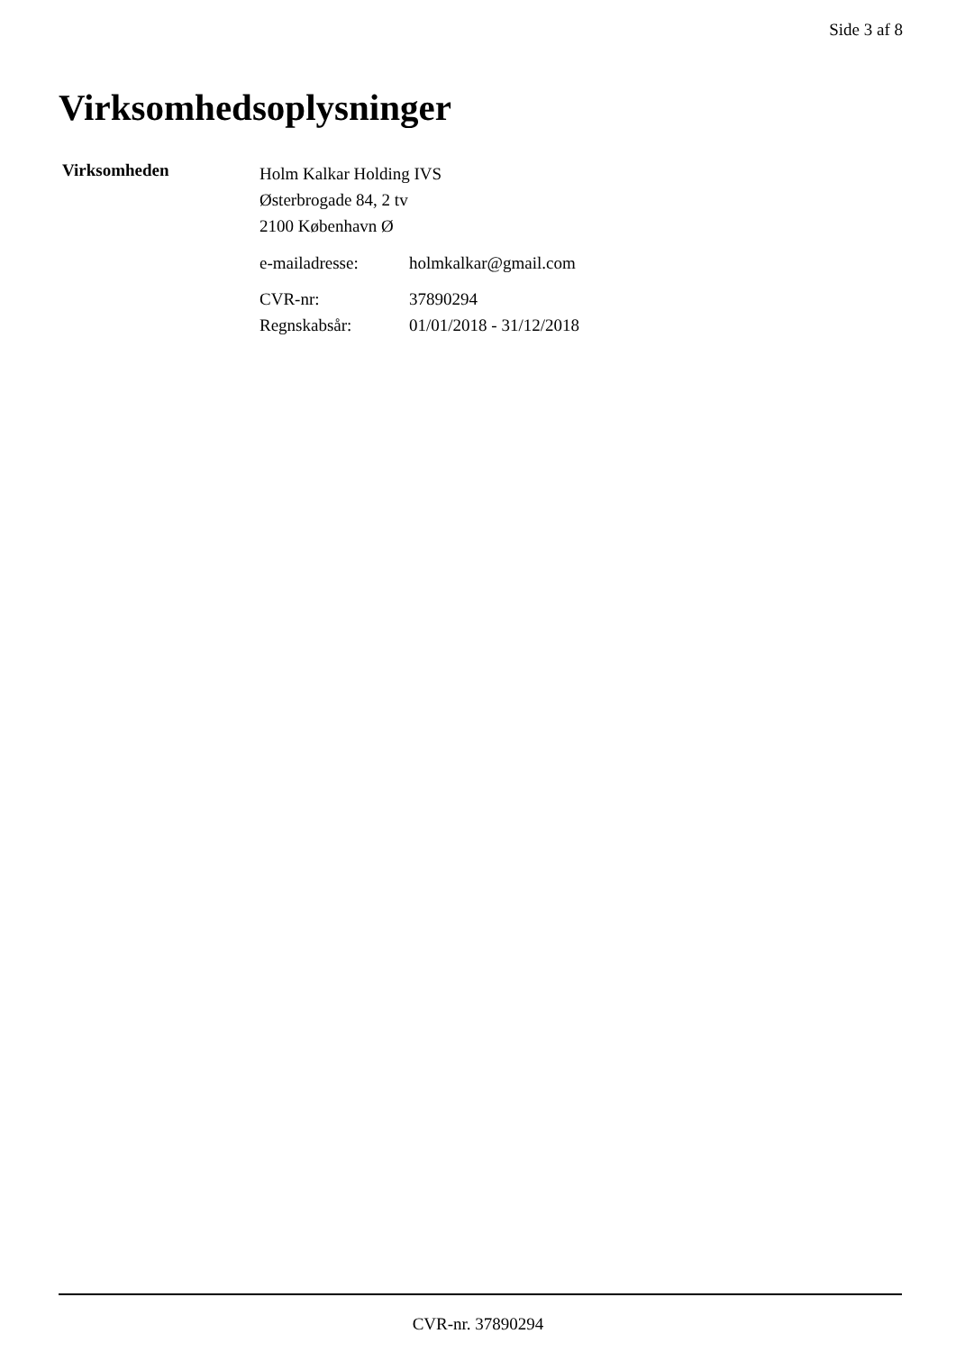Side 3 af 8
Virksomhedsoplysninger
Virksomheden
Holm Kalkar Holding IVS
Østerbrogade 84, 2 tv
2100 København Ø
e-mailadresse: holmkalkar@gmail.com
CVR-nr: 37890294
Regnskabsår: 01/01/2018 - 31/12/2018
CVR-nr. 37890294